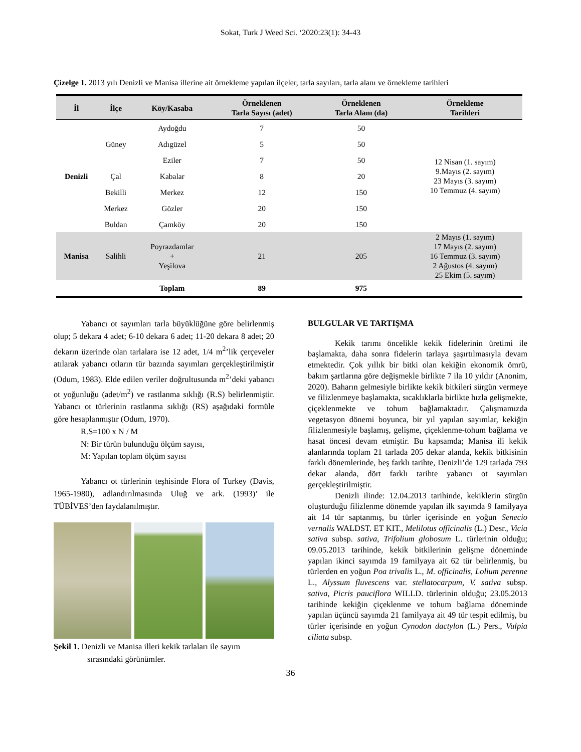Sokat, Turk J Weed Sci. ‘2020:23(1): 34-43
Çizelge 1. 2013 yılı Denizli ve Manisa illerine ait örnekleme yapılan ilçeler, tarla sayıları, tarla alanı ve örnekleme tarihleri
| İl | İlçe | Köy/Kasaba | Örneklenen Tarla Sayısı (adet) | Örneklenen Tarla Alanı (da) | Örnekleme Tarihleri |
| --- | --- | --- | --- | --- | --- |
| Denizli | Güney | Aydoğdu | 7 | 50 | 12 Nisan (1. sayım) 9.Mayıs (2. sayım) 23 Mayıs (3. sayım) 10 Temmuz (4. sayım) |
| | | Adıgüzel | 5 | 50 | |
| | | Eziler | 7 | 50 | |
| | Çal | Kabalar | 8 | 20 | |
| | Bekilli | Merkez | 12 | 150 | |
| | Merkez | Gözler | 20 | 150 | |
| | Buldan | Çamköy | 20 | 150 | |
| Manisa | Salihli | Poyrazdamlar + Yeşilova | 21 | 205 | 2 Mayıs (1. sayım) 17 Mayıs (2. sayım) 16 Temmuz (3. sayım) 2 Ağustos (4. sayım) 25 Ekim (5. sayım) |
| | | Toplam | 89 | 975 | |
Yabancı ot sayımları tarla büyüklüğüne göre belirlenmiş olup; 5 dekara 4 adet; 6-10 dekara 6 adet; 11-20 dekara 8 adet; 20 dekarın üzerinde olan tarlalara ise 12 adet, 1/4 m<sup>2</sup>’lik çerçeveler atılarak yabancı otların tür bazında sayımları gerçekleştirilmiştir (Odum, 1983). Elde edilen veriler doğrultusunda m<sup>2</sup>’deki yabancı ot yoğunluğu (adet/m<sup>2</sup>) ve rastlanma sıklığı (R.S) belirlenmiştir. Yabancı ot türlerinin rastlanma sıklığı (RS) aşağıdaki formüle göre hesaplanmıştır (Odum, 1970).
R.S=100 x N / M
N: Bir türün bulunduğu ölçüm sayısı,
M: Yapılan toplam ölçüm sayısı
Yabancı ot türlerinin teşhisinde Flora of Turkey (Davis, 1965-1980), adlandırılmasında Uluğ ve ark. (1993)’ ile TÜBİVES’den faydalanılmıştır.
Şekil 1. Denizli ve Manisa illeri kekik tarlaları ile sayım
sırasındaki görünümler.
BULGULAR VE TARTIŞMA
Kekik tarımı öncelikle kekik fidelerinin üretimi ile başlamakta, daha sonra fidelerin tarlaya şaşırtılmasıyla devam etmektedir. Çok yıllık bir bitki olan kekiğin ekonomik ömrü, bakım şartlarına göre değişmekle birlikte 7 ila 10 yıldır (Anonim, 2020). Baharın gelmesiyle birlikte kekik bitkileri sürgün vermeye ve filizlenmeye başlamakta, sıcaklıklarla birlikte hızla gelişmekte, çiçeklenmekte ve tohum bağlamaktadır. Çalışmamızda vegetasyon dönemi boyunca, bir yıl yapılan sayımlar, kekiğin filizlenmesiyle başlamış, gelişme, çiçeklenme-tohum bağlama ve hasat öncesi devam etmiştir. Bu kapsamda; Manisa ili kekik alanlarında toplam 21 tarlada 205 dekar alanda, kekik bitkisinin farklı dönemlerinde, beş farklı tarihte, Denizli’de 129 tarlada 793 dekar alanda, dört farklı tarihte yabancı ot sayımları gerçekleştirilmiştir.
Denizli ilinde: 12.04.2013 tarihinde, kekiklerin sürgün oluşturduğu filizlenme dönemde yapılan ilk sayımda 9 familyaya ait 14 tür saptanmış, bu türler içerisinde en yoğun Senecio vernalis WALDST. ET KIT., Melilotus officinalis (L.) Desr., Vicia sativa subsp. sativa, Trifolium globosum L. türlerinin olduğu; 09.05.2013 tarihinde, kekik bitkilerinin gelişme döneminde yapılan ikinci sayımda 19 familyaya ait 62 tür belirlenmiş, bu türlerden en yoğun Poa trivalis L., M. officinalis, Lolium perenne L., Alyssum fluvescens var. stellatocarpum, V. sativa subsp. sativa, Picris pauciflora WILLD. türlerinin olduğu; 23.05.2013 tarihinde kekiğin çiçeklenme ve tohum bağlama döneminde yapılan üçüncü sayımda 21 familyaya ait 49 tür tespit edilmiş, bu türler içerisinde en yoğun Cynodon dactylon (L.) Pers., Vulpia ciliata subsp.
36